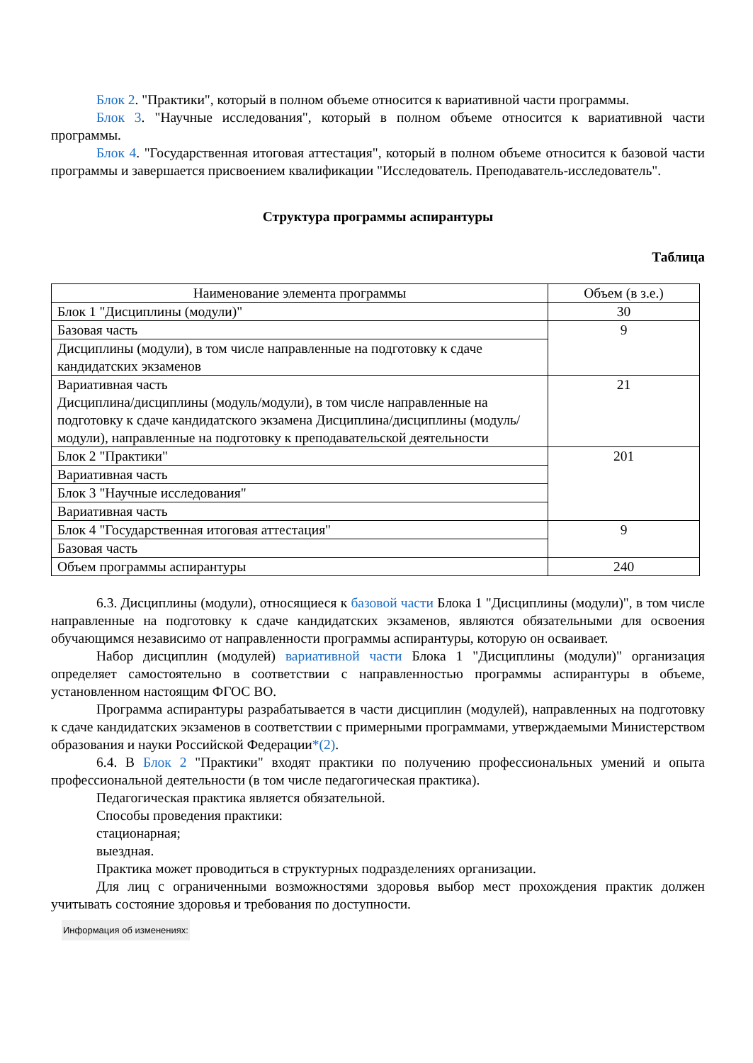Блок 2. "Практики", который в полном объеме относится к вариативной части программы.
Блок 3. "Научные исследования", который в полном объеме относится к вариативной части программы.
Блок 4. "Государственная итоговая аттестация", который в полном объеме относится к базовой части программы и завершается присвоением квалификации "Исследователь. Преподаватель-исследователь".
Структура программы аспирантуры
Таблица
| Наименование элемента программы | Объем (в з.е.) |
| --- | --- |
| Блок 1 "Дисциплины (модули)" | 30 |
| Базовая часть | 9 |
| Дисциплины (модули), в том числе направленные на подготовку к сдаче кандидатских экзаменов | |
| Вариативная часть Дисциплина/дисциплины (модуль/модули), в том числе направленные на подготовку к сдаче кандидатского экзамена Дисциплина/дисциплины (модуль/модули), направленные на подготовку к преподавательской деятельности | 21 |
| Блок 2 "Практики" | 201 |
| Вариативная часть | |
| Блок 3 "Научные исследования" | |
| Вариативная часть | |
| Блок 4 "Государственная итоговая аттестация" | 9 |
| Базовая часть | |
| Объем программы аспирантуры | 240 |
6.3. Дисциплины (модули), относящиеся к базовой части Блока 1 "Дисциплины (модули)", в том числе направленные на подготовку к сдаче кандидатских экзаменов, являются обязательными для освоения обучающимся независимо от направленности программы аспирантуры, которую он осваивает.
Набор дисциплин (модулей) вариативной части Блока 1 "Дисциплины (модули)" организация определяет самостоятельно в соответствии с направленностью программы аспирантуры в объеме, установленном настоящим ФГОС ВО.
Программа аспирантуры разрабатывается в части дисциплин (модулей), направленных на подготовку к сдаче кандидатских экзаменов в соответствии с примерными программами, утверждаемыми Министерством образования и науки Российской Федерации*(2).
6.4. В Блок 2 "Практики" входят практики по получению профессиональных умений и опыта профессиональной деятельности (в том числе педагогическая практика).
Педагогическая практика является обязательной.
Способы проведения практики:
стационарная;
выездная.
Практика может проводиться в структурных подразделениях организации.
Для лиц с ограниченными возможностями здоровья выбор мест прохождения практик должен учитывать состояние здоровья и требования по доступности.
Информация об изменениях: